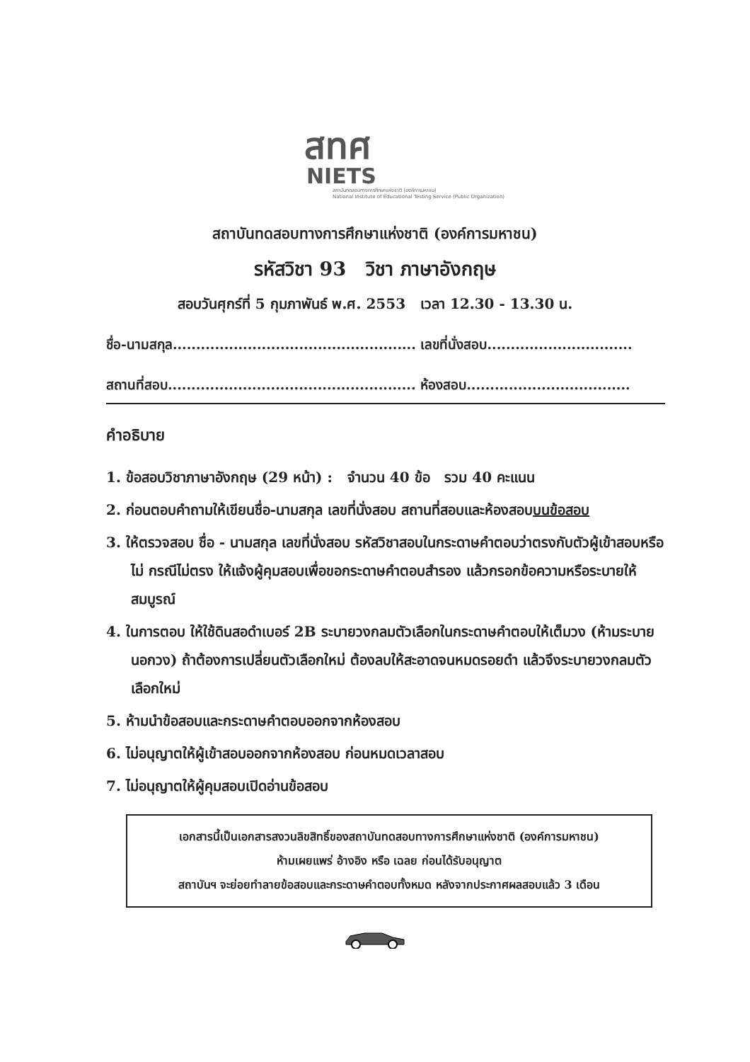สทศ
NIETS
สถาบันทดสอบทางการศึกษาแห่งชาติ (องค์การมหาชน)
National Institute of Educational Testing Service (Public Organization)
สถาบันทดสอบทางการศึกษาแห่งชาติ (องค์การมหาชน)
รหัสวิชา 93 วิชา ภาษาอังกฤษ
สอบวันศุกร์ที่ 5 กุมภาพันธ์ พ.ศ. 2553 เวลา 12.30 - 13.30 น.
ชื่อ-นามสกุล.................................................... เลขที่นั่งสอบ...............................
สถานที่สอบ..................................................... ห้องสอบ...................................
คำอธิบาย
1. ข้อสอบวิชาภาษาอังกฤษ (29 หน้า) : จำนวน 40 ข้อ รวม 40 คะแนน
2. ก่อนตอบคำถามให้เขียนชื่อ-นามสกุล เลขที่นั่งสอบ สถานที่สอบและห้องสอบบนข้อสอบ
3. ให้ตรวจสอบ ชื่อ - นามสกุล เลขที่นั่งสอบ รหัสวิชาสอบในกระดาษคำตอบว่าตรงกับตัวผู้เข้าสอบหรือไม่ กรณีไม่ตรง ให้แจ้งผู้คุมสอบเพื่อขอกระดาษคำตอบสำรอง แล้วกรอกข้อความหรือระบายให้สมบูรณ์
4. ในการตอบ ให้ใช้ดินสอดำเบอร์ 2B ระบายวงกลมตัวเลือกในกระดาษคำตอบให้เต็มวง (ห้ามระบายนอกวง) ถ้าต้องการเปลี่ยนตัวเลือกใหม่ ต้องลบให้สะอาดจนหมดรอยดำ แล้วจึงระบายวงกลมตัวเลือกใหม่
5. ห้ามนำข้อสอบและกระดาษคำตอบออกจากห้องสอบ
6. ไม่อนุญาตให้ผู้เข้าสอบออกจากห้องสอบ ก่อนหมดเวลาสอบ
7. ไม่อนุญาตให้ผู้คุมสอบเปิดอ่านข้อสอบ
เอกสารนี้เป็นเอกสารสงวนลิขสิทธิ์ของสถาบันทดสอบทางการศึกษาแห่งชาติ (องค์การมหาชน)
ห้ามเผยแพร่ อ้างอิง หรือ เฉลย ก่อนได้รับอนุญาต
สถาบันฯ จะย่อยทำลายข้อสอบและกระดาษคำตอบทั้งหมด หลังจากประกาศผลสอบแล้ว 3 เดือน